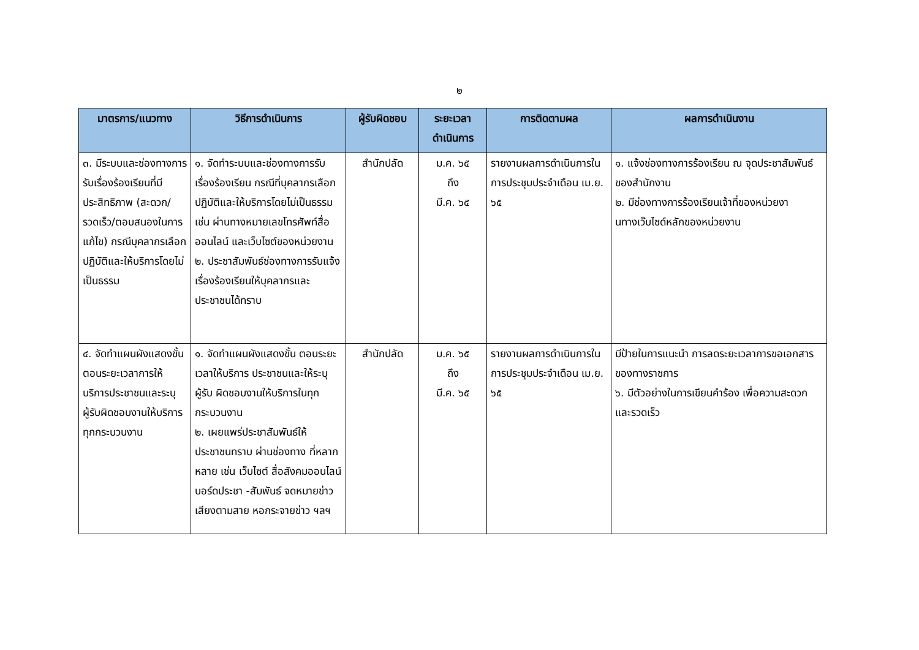๒
| มาตรการ/แนวทาง | วิธีการดำเนินการ | ผู้รับผิดชอบ | ระยะเวลาดำเนินการ | การติดตามผล | ผลการดำเนินงาน |
| --- | --- | --- | --- | --- | --- |
| ๓. มีระบบและช่องทางการรับเรื่องร้องเรียนที่มีประสิทธิภาพ (สะดวก/รวดเร็ว/ตอบสนองในการแก้ไข) กรณีบุคลากรเลือกปฏิบัติและให้บริการโดยไม่เป็นธรรม | ๑. จัดทำระบบและช่องทางการรับเรื่องร้องเรียน กรณีที่บุคลากรเลือกปฏิบัติและให้บริการโดยไม่เป็นธรรม เช่น ผ่านทางหมายเลขโทรศัพท์สื่อออนไลน์ และเว็บไซต์ของหน่วยงาน ๒. ประชาสัมพันธ์ช่องทางการรับแจ้งเรื่องร้องเรียนให้บุคลากรและประชาชนได้ทราบ | สำนักปลัด | ม.ค. ๖๕ ถึง มี.ค. ๖๕ | รายงานผลการดำเนินการในการประชุมประจำเดือน เม.ย. ๖๕ | ๑. แจ้งช่องทางการร้องเรียน ณ จุดประชาสัมพันธ์ของสำนักงาน ๒. มีช่องทางการร้องเรียนเจ้าที่ของหน่วยงานทางเว๊บไซด์หลักของหน่วยงาน |
| ๔. จัดทำแผนผังแสดงขั้นตอนระยะเวลาการให้บริการประชาชนและระบุผู้รับผิดชอบงานให้บริการทุกกระบวนงาน | ๑. จัดทำแผนผังแสดงขั้น ตอนระยะเวลาให้บริการ ประชาชนและให้ระบุผู้รับ ผิดชอบงานให้บริการในทุกกระบวนงาน ๒. เผยแพร่ประชาสัมพันธ์ให้ประชาชนทราบ ผ่านช่องทาง ที่หลากหลาย เช่น เว็บไซต์ สื่อสังคมออนไลน์ บอร์ดประชา -สัมพันธ์ จดหมายข่าวเสียงตามสาย หอกระจายข่าว ฯลฯ | สำนักปลัด | ม.ค. ๖๕ ถึง มี.ค. ๖๕ | รายงานผลการดำเนินการในการประชุมประจำเดือน เม.ย. ๖๕ | มีป้ายในการแนะนำ การลดระยะเวลาการขอเอกสารของทางราชการ ๖. มีตัวอย่างในการเขียนคำร้อง เพื่อความสะดวกและรวดเร็ว |